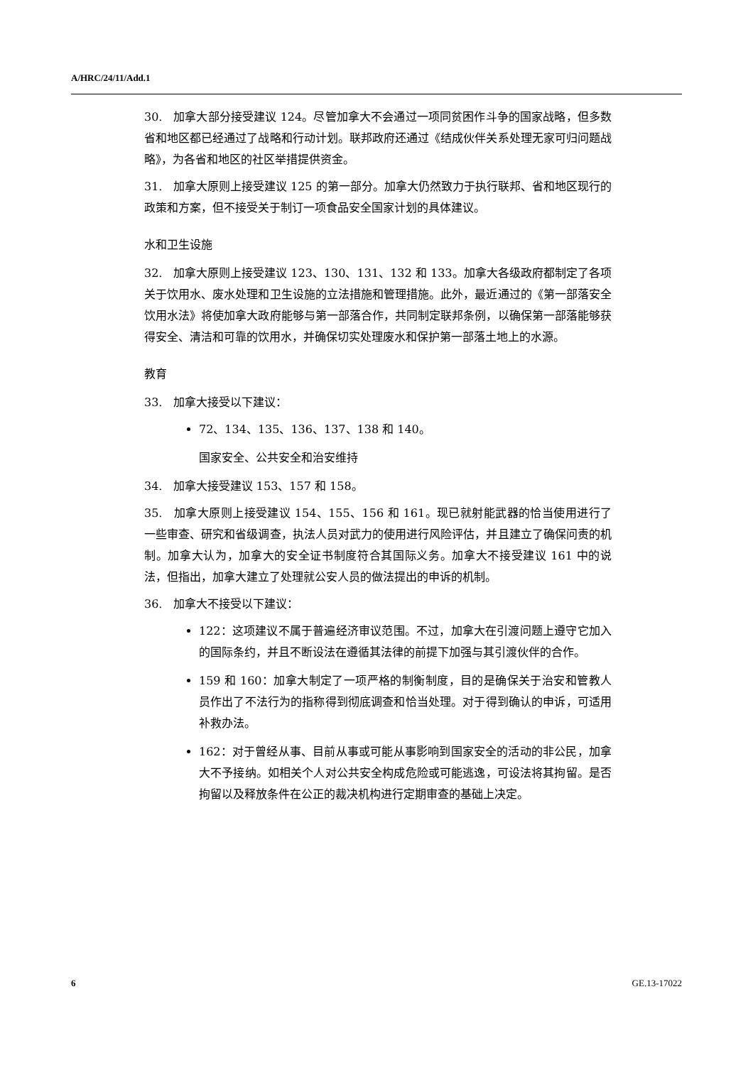A/HRC/24/11/Add.1
30. 加拿大部分接受建议 124。尽管加拿大不会通过一项同贫困作斗争的国家战略，但多数省和地区都已经通过了战略和行动计划。联邦政府还通过《结成伙伴关系处理无家可归问题战略》，为各省和地区的社区举措提供资金。
31. 加拿大原则上接受建议 125 的第一部分。加拿大仍然致力于执行联邦、省和地区现行的政策和方案，但不接受关于制订一项食品安全国家计划的具体建议。
水和卫生设施
32. 加拿大原则上接受建议 123、130、131、132 和 133。加拿大各级政府都制定了各项关于饮用水、废水处理和卫生设施的立法措施和管理措施。此外，最近通过的《第一部落安全饮用水法》将使加拿大政府能够与第一部落合作，共同制定联邦条例，以确保第一部落能够获得安全、清洁和可靠的饮用水，并确保切实处理废水和保护第一部落土地上的水源。
教育
33. 加拿大接受以下建议：
72、134、135、136、137、138 和 140。
国家安全、公共安全和治安维持
34. 加拿大接受建议 153、157 和 158。
35. 加拿大原则上接受建议 154、155、156 和 161。现已就射能武器的恰当使用进行了一些审查、研究和省级调查，执法人员对武力的使用进行风险评估，并且建立了确保问责的机制。加拿大认为，加拿大的安全证书制度符合其国际义务。加拿大不接受建议 161 中的说法，但指出，加拿大建立了处理就公安人员的做法提出的申诉的机制。
36. 加拿大不接受以下建议：
122：这项建议不属于普遍经济审议范围。不过，加拿大在引渡问题上遵守它加入的国际条约，并且不断设法在遵循其法律的前提下加强与其引渡伙伴的合作。
159 和 160：加拿大制定了一项严格的制衡制度，目的是确保关于治安和管教人员作出了不法行为的指称得到彻底调查和恰当处理。对于得到确认的申诉，可适用补救办法。
162：对于曾经从事、目前从事或可能从事影响到国家安全的活动的非公民，加拿大不予接纳。如相关个人对公共安全构成危险或可能逃逸，可设法将其拘留。是否拘留以及释放条件在公正的裁决机构进行定期审查的基础上决定。
6 GE.13-17022